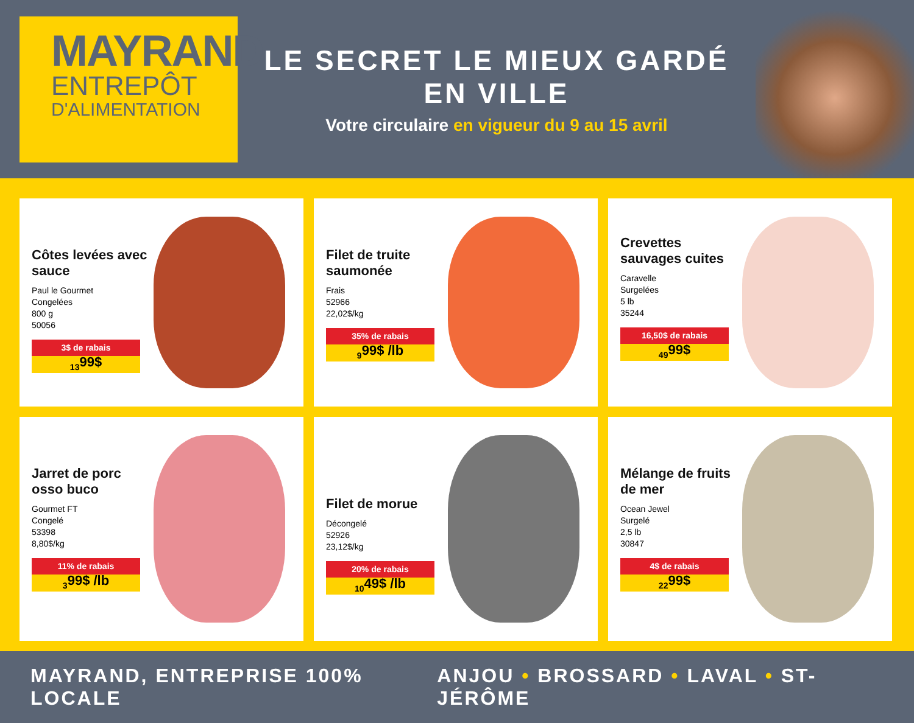MAYRAND
ENTREPÔT
D'ALIMENTATION
LE SECRET LE MIEUX GARDÉ EN VILLE
Votre circulaire en vigueur du 9 au 15 avril
Côtes levées avec sauce
Paul le Gourmet
Congelées
800 g
50056
3$ de rabais
13<sup>99$</sup>
Filet de truite saumonée
Frais
52966
22,02$/kg
35% de rabais
9<sup>99$ /lb</sup>
Crevettes sauvages cuites
Caravelle
Surgelées
5 lb
35244
16,50$ de rabais
49<sup>99$</sup>
Jarret de porc osso buco
Gourmet FT
Congelé
53398
8,80$/kg
11% de rabais
3<sup>99$ /lb</sup>
Filet de morue
Décongelé
52926
23,12$/kg
20% de rabais
10<sup>49$ /lb</sup>
Mélange de fruits de mer
Ocean Jewel
Surgelé
2,5 lb
30847
4$ de rabais
22<sup>99$</sup>
MAYRAND, ENTREPRISE 100% LOCALE
ANJOU • BROSSARD • LAVAL • ST-JÉRÔME